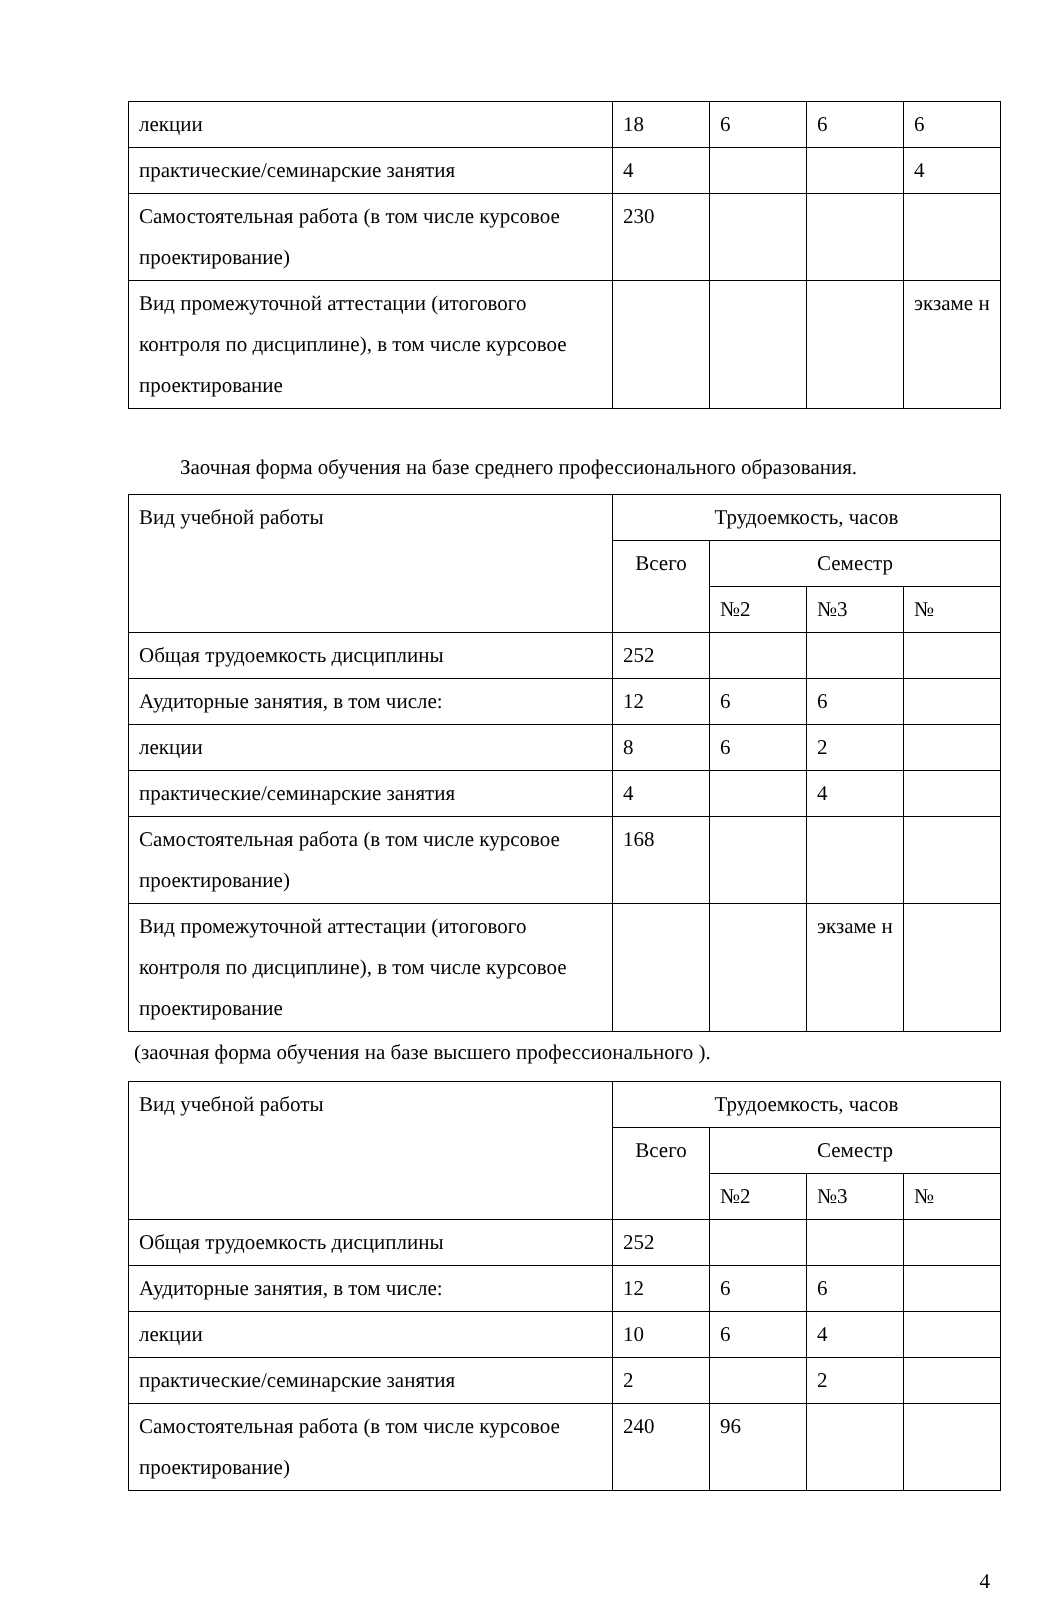| лекции | 18 | 6 | 6 | 6 |
| практические/семинарские занятия | 4 | | | 4 |
| Самостоятельная работа (в том числе курсовое проектирование) | 230 | | | |
| Вид промежуточной аттестации (итогового контроля по дисциплине), в том числе курсовое проектирование | | | | экзаме н |
Заочная форма обучения на базе среднего профессионального образования.
| Вид учебной работы | Трудоемкость, часов | | | |
| | Всего | Семестр | | |
| | | №2 | №3 | № |
| Общая трудоемкость дисциплины | 252 | | | |
| Аудиторные занятия, в том числе: | 12 | 6 | 6 | |
| лекции | 8 | 6 | 2 | |
| практические/семинарские занятия | 4 | | 4 | |
| Самостоятельная работа (в том числе курсовое проектирование) | 168 | | | |
| Вид промежуточной аттестации (итогового контроля по дисциплине), в том числе курсовое проектирование | | | экзаме н | |
(заочная форма обучения на базе высшего профессионального ).
| Вид учебной работы | Трудоемкость, часов | | | |
| | Всего | Семестр | | |
| | | №2 | №3 | № |
| Общая трудоемкость дисциплины | 252 | | | |
| Аудиторные занятия, в том числе: | 12 | 6 | 6 | |
| лекции | 10 | 6 | 4 | |
| практические/семинарские занятия | 2 | | 2 | |
| Самостоятельная работа (в том числе курсовое проектирование) | 240 | 96 | | |
4